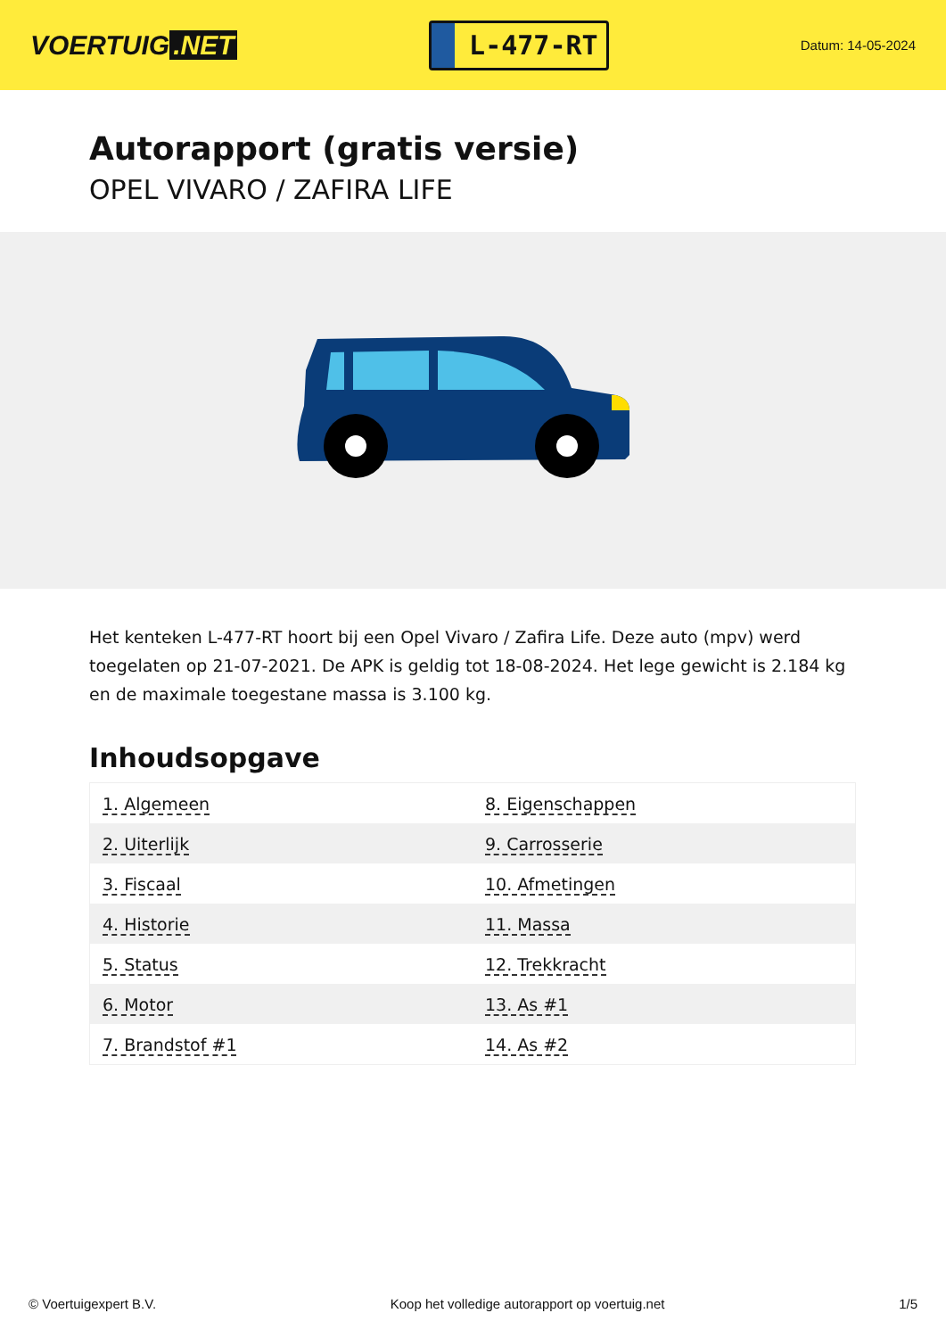VOERTUIG.NET
L-477-RT
Datum: 14-05-2024
Autorapport (gratis versie)
OPEL VIVARO / ZAFIRA LIFE
Het kenteken L-477-RT hoort bij een Opel Vivaro / Zafira Life. Deze auto (mpv) werd toegelaten op 21-07-2021. De APK is geldig tot 18-08-2024. Het lege gewicht is 2.184 kg en de maximale toegestane massa is 3.100 kg.
Inhoudsopgave
| 1. Algemeen | 8. Eigenschappen |
| 2. Uiterlijk | 9. Carrosserie |
| 3. Fiscaal | 10. Afmetingen |
| 4. Historie | 11. Massa |
| 5. Status | 12. Trekkracht |
| 6. Motor | 13. As #1 |
| 7. Brandstof #1 | 14. As #2 |
© Voertuigexpert B.V. Koop het volledige autorapport op voertuig.net 1/5